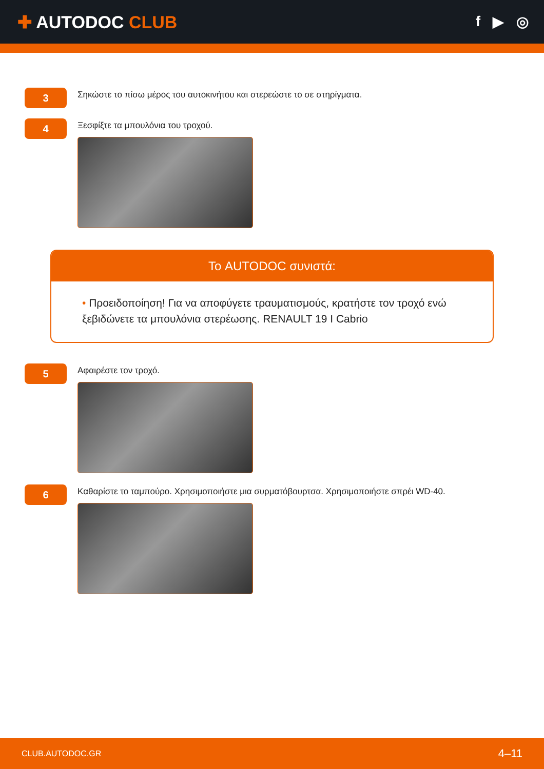✚ AUTODOC CLUB
f ▶ ◎
3
Σηκώστε το πίσω μέρος του αυτοκινήτου και στερεώστε το σε στηρίγματα.
4
Ξεσφίξτε τα μπουλόνια του τροχού.
Το AUTODOC συνιστά:
• Προειδοποίηση! Για να αποφύγετε τραυματισμούς, κρατήστε τον τροχό ενώ ξεβιδώνετε τα μπουλόνια στερέωσης. RENAULT 19 I Cabrio
5
Αφαιρέστε τον τροχό.
6
Καθαρίστε το ταμπούρο. Χρησιμοποιήστε μια συρματόβουρτσα. Χρησιμοποιήστε σπρέι WD-40.
CLUB.AUTODOC.GR 4–11